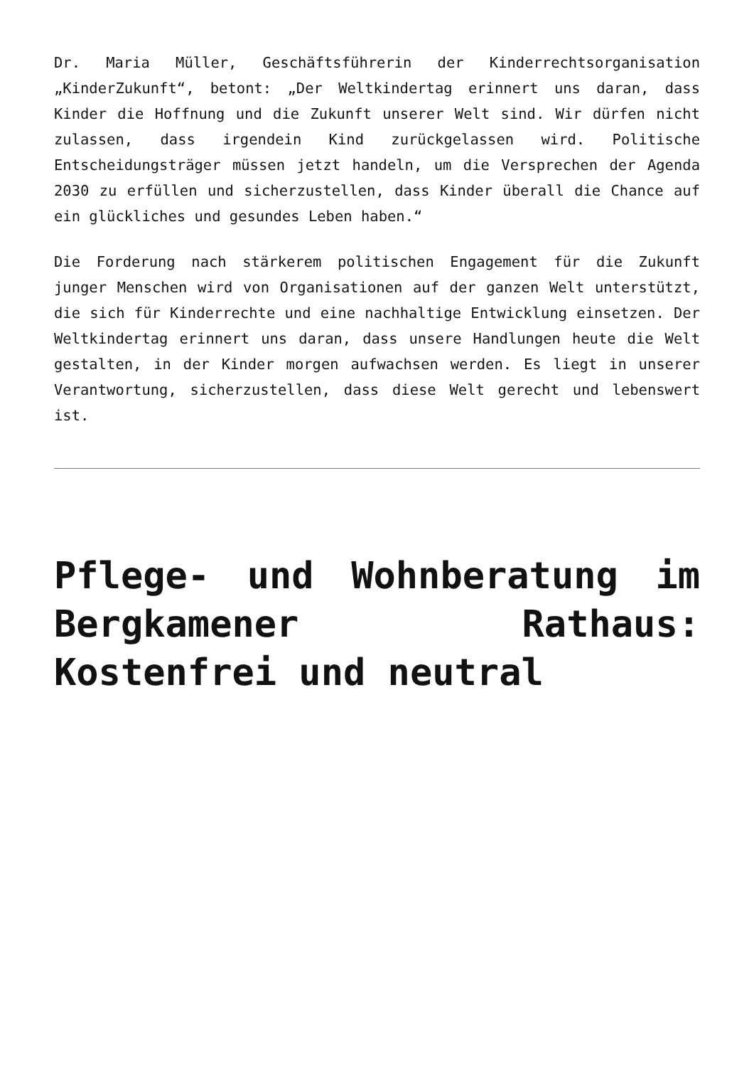Dr. Maria Müller, Geschäftsführerin der Kinderrechtsorganisation „KinderZukunft“, betont: „Der Weltkindertag erinnert uns daran, dass Kinder die Hoffnung und die Zukunft unserer Welt sind. Wir dürfen nicht zulassen, dass irgendein Kind zurückgelassen wird. Politische Entscheidungsträger müssen jetzt handeln, um die Versprechen der Agenda 2030 zu erfüllen und sicherzustellen, dass Kinder überall die Chance auf ein glückliches und gesundes Leben haben.“
Die Forderung nach stärkerem politischen Engagement für die Zukunft junger Menschen wird von Organisationen auf der ganzen Welt unterstützt, die sich für Kinderrechte und eine nachhaltige Entwicklung einsetzen. Der Weltkindertag erinnert uns daran, dass unsere Handlungen heute die Welt gestalten, in der Kinder morgen aufwachsen werden. Es liegt in unserer Verantwortung, sicherzustellen, dass diese Welt gerecht und lebenswert ist.
Pflege- und Wohnberatung im Bergkamener Rathaus: Kostenfrei und neutral